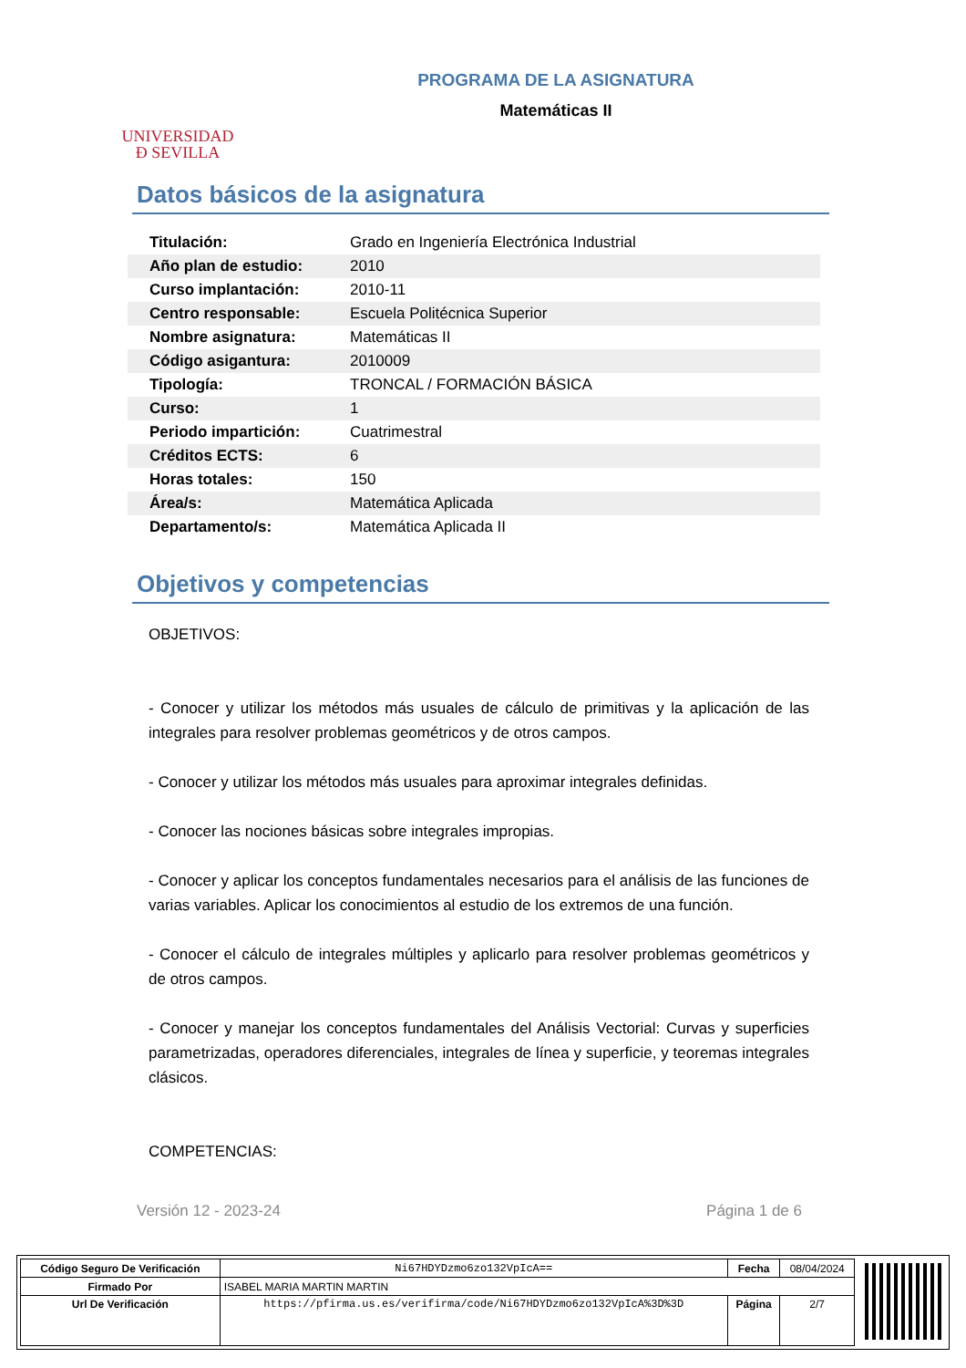UNIVERSIDAD
Ð SEVILLA
PROGRAMA DE LA ASIGNATURA
Matemáticas II
Datos básicos de la asignatura
| Titulación: | Grado en Ingeniería Electrónica Industrial |
| Año plan de estudio: | 2010 |
| Curso implantación: | 2010-11 |
| Centro responsable: | Escuela Politécnica Superior |
| Nombre asignatura: | Matemáticas II |
| Código asigantura: | 2010009 |
| Tipología: | TRONCAL / FORMACIÓN BÁSICA |
| Curso: | 1 |
| Periodo impartición: | Cuatrimestral |
| Créditos ECTS: | 6 |
| Horas totales: | 150 |
| Área/s: | Matemática Aplicada |
| Departamento/s: | Matemática Aplicada II |
Objetivos y competencias
OBJETIVOS:
- Conocer y utilizar los métodos más usuales de cálculo de primitivas y la aplicación de las integrales para resolver problemas geométricos y de otros campos.
- Conocer y utilizar los métodos más usuales para aproximar integrales definidas.
- Conocer las nociones básicas sobre integrales impropias.
- Conocer y aplicar los conceptos fundamentales necesarios para el análisis de las funciones de varias variables. Aplicar los conocimientos al estudio de los extremos de una función.
- Conocer el cálculo de integrales múltiples y aplicarlo para resolver problemas geométricos y de otros campos.
- Conocer y manejar los conceptos fundamentales del Análisis Vectorial: Curvas y superficies parametrizadas, operadores diferenciales, integrales de línea y superficie, y teoremas integrales clásicos.
COMPETENCIAS:
Versión 12 - 2023-24 Página 1 de 6
| Código Seguro De Verificación | Ni67HDYDzmo6zo132VpIcA== | Fecha | 08/04/2024 |
| Firmado Por | ISABEL MARIA MARTIN MARTIN | | |
| Url De Verificación | https://pfirma.us.es/verifirma/code/Ni67HDYDzmo6zo132VpIcA%3D%3D | Página | 2/7 |